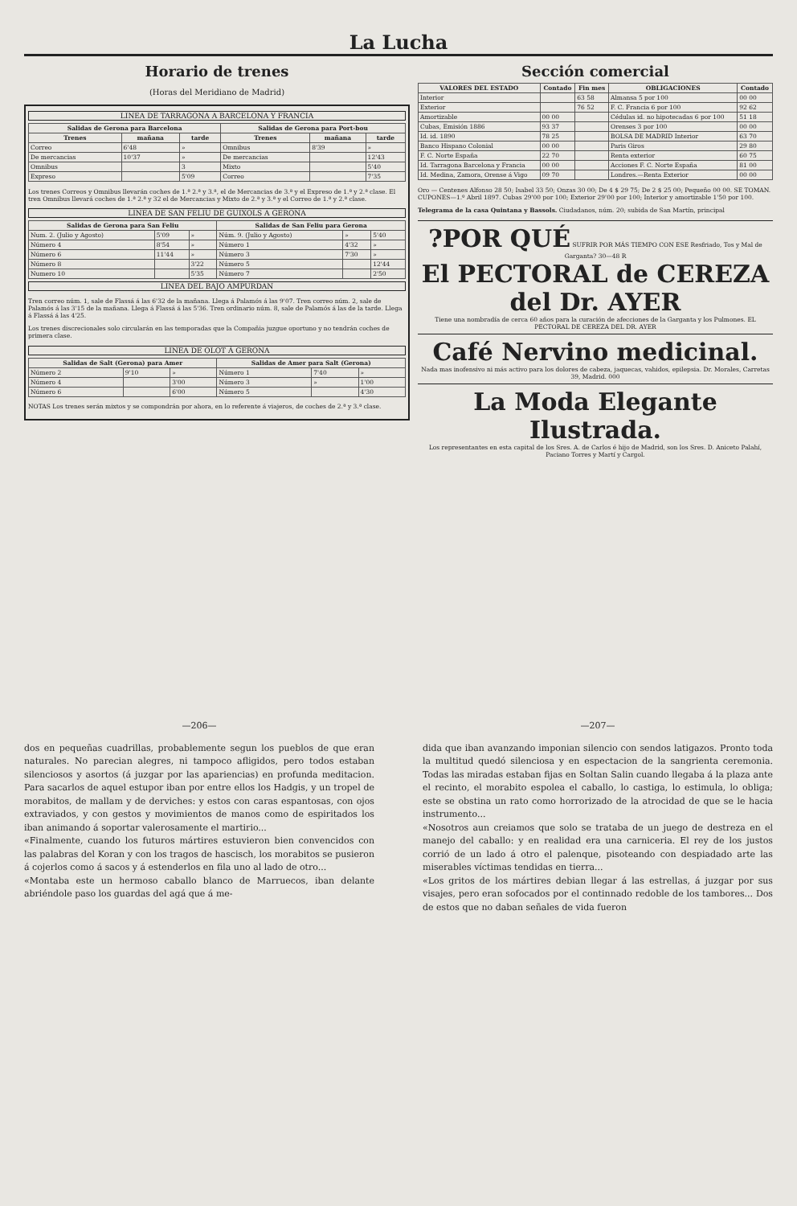La Lucha
Horario de trenes
(Horas del Meridiano de Madrid)
LINEA DE TARRAGONA A BARCELONA Y FRANCIA
| Salidas de Gerona para Barcelona | | | Salidas de Gerona para Port-bou | | |
| --- | --- | --- | --- | --- | --- |
| Trenes | mañana | tarde | Trenes | mañana | tarde |
| Correo | 6'48 | » | Omnibus | 8'39 | » |
| De mercancias | 10'37 | » | De mercancias | | 12'43 |
| Omnibus | | 3 | Mixto | | 5'40 |
| Expreso | | 5'09 | Correo | | 7'35 |
Los trenes Correos y Omnibus llevarán coches de 1.ª 2.ª y 3.ª, el de Mercancias de 3.ª y el Expreso de 1.ª y 2.ª clase. El tren Omnibus llevará coches de 1.ª 2.ª y 32 el de Mercancias y Mixto de 2.ª y 3.ª y el Correo de 1.ª y 2.ª clase.
LINEA DE SAN FELIU DE GUIXOLS A GERONA
| Salidas de Gerona para San Feliu | | | Salidas de San Feliu para Gerona | | |
| --- | --- | --- | --- | --- | --- |
| Num. 2. (Julio y Agosto) | 5'09 | » | Núm. 9. (Julio y Agosto) | » | 5'40 |
| Número 4 | 8'54 | » | Número 1 | 4'32 | » |
| Número 6 | 11'44 | » | Número 3 | 7'30 | » |
| Número 8 | | 3'22 | Número 5 | | 12'44 |
| Numero 10 | | 5'35 | Número 7 | | 2'50 |
LINEA DEL BAJO AMPURDAN
Tren correo núm. 1, sale de Flassá á las 6'32 de la mañana. Llega á Palamós á las 9'07. Tren correo núm. 2, sale de Palamós á las 3'15 de la mañana. Llega á Flassá á las 5'36. Tren ordinario núm. 8, sale de Palamós á las de la tarde. Llega á Flassá á las 4'25.
Los trenes discrecionales solo circularán en las temporadas que la Compañia juzgue oportuno y no tendrán coches de primera clase.
LINEA DE OLOT Á GERONA
| Salidas de Salt (Gerona) para Amer | | | Salidas de Amer para Salt (Gerona) | | |
| --- | --- | --- | --- | --- | --- |
| Número 2 | 9'10 | » | Número 1 | 7'40 | » |
| Número 4 | | 3'00 | Número 3 | » | 1'00 |
| Número 6 | | 6'00 | Número 5 | | 4'30 |
NOTAS Los trenes serán mixtos y se compondrán por ahora, en lo referente á viajeros, de coches de 2.ª y 3.ª clase.
Sección comercial
| VALORES DEL ESTADO | Contado | Fin mes | OBLIGACIONES | Contado |
| --- | --- | --- | --- | --- |
| Interior | | 63 58 | Almansa 5 por 100 | 00 00 |
| Exterior | | 76 52 | F. C. Francia 6 por 100 | 92 62 |
| Amortizable | 00 00 | | Cédulas id. no hipotecadas 6 por 100 | 51 18 |
| Cubas, Emisión 1886 | 93 37 | | Orenses 3 por 100 | 00 00 |
| Id. id. 1890 | 78 25 | | BOLSA DE MADRID Interior | 63 70 |
| Banco Hispano Colonial | 00 00 | | Paris Giros | 29 80 |
| F. C. Norte España | 22 70 | | Renta exterior | 60 75 |
| Id. Tarragona Barcelona y Francia | 00 00 | | Acciones F. C. Norte España | 81 00 |
| Id. Medina, Zamora, Orense á Vigo | 09 70 | | Londres.—Renta Exterior | 00 00 |
Oro — Centenes Alfonso 28 50; Isabel 33 50; Onzas 30 00; De 4 $ 29 75; De 2 $ 25 00; Pequeño 00 00. SE TOMAN. CUPONES—1.º Abril 1897. Cubas 29'00 por 100; Exterior 29'00 por 100; Interior y amortizable 1'50 por 100.
Telegrama de la casa Quintana y Bassols. Ciudadanos, núm. 20; subida de San Martín, principal
?POR QUÉ SUFRIR POR MÁS TIEMPO CON ESE Resfriado, Tos y Mal de Garganta? 30—48 R
El PECTORAL de CEREZA del Dr. AYER
Tiene una nombradía de cerca 60 años para la curación de afecciones de la Garganta y los Pulmones. EL PECTORAL DE CEREZA DEL DR. AYER
Café Nervino medicinal.
Nada mas inofensivo ni más activo para los dolores de cabeza, jaquecas, vahidos, epilepsia. Dr. Morales, Carretas 39, Madrid. 000
La Moda Elegante Ilustrada.
Los representantes en esta capital de los Sres. A. de Carlos é hijo de Madrid, son los Sres. D. Aniceto Palahí, Paciano Torres y Martí y Cargol.
—206—
dos en pequeñas cuadrillas, probablemente segun los pueblos de que eran naturales. No parecian alegres, ni tampoco afligidos, pero todos estaban silenciosos y asortos (á juzgar por las apariencias) en profunda meditacion. Para sacarlos de aquel estupor iban por entre ellos los Hadgis, y un tropel de morabitos, de mallam y de derviches: y estos con caras espantosas, con ojos extraviados, y con gestos y movimientos de manos como de espiritados los iban animando á soportar valerosamente el martirio...
«Finalmente, cuando los futuros mártires estuvieron bien convencidos con las palabras del Koran y con los tragos de hascisch, los morabitos se pusieron á cojerlos como á sacos y á estenderlos en fila uno al lado de otro...
«Montaba este un hermoso caballo blanco de Marruecos, iban delante abriéndole paso los guardas del agá que á me-
—207—
dida que iban avanzando imponian silencio con sendos latigazos. Pronto toda la multitud quedó silenciosa y en espectacion de la sangrienta ceremonia. Todas las miradas estaban fijas en Soltan Salin cuando llegaba á la plaza ante el recinto, el morabito espolea el caballo, lo castiga, lo estimula, lo obliga; este se obstina un rato como horrorizado de la atrocidad de que se le hacia instrumento...
«Nosotros aun creiamos que solo se trataba de un juego de destreza en el manejo del caballo: y en realidad era una carniceria. El rey de los justos corrió de un lado á otro el palenque, pisoteando con despiadado arte las miserables víctimas tendidas en tierra...
«Los gritos de los mártires debian llegar á las estrellas, á juzgar por sus visajes, pero eran sofocados por el continnado redoble de los tambores... Dos de estos que no daban señales de vida fueron